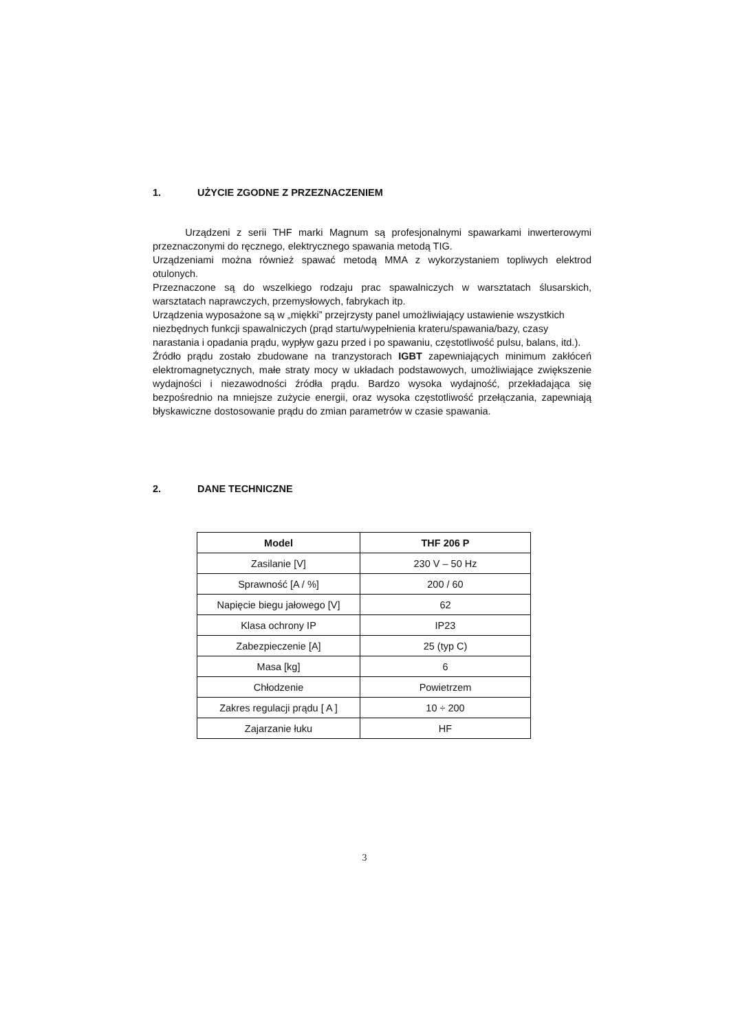1. UŻYCIE ZGODNE Z PRZEZNACZENIEM
Urządzeni z serii THF marki Magnum są profesjonalnymi spawarkami inwerterowymi przeznaczonymi do ręcznego, elektrycznego spawania metodą TIG.
Urządzeniami można również spawać metodą MMA z wykorzystaniem topliwych elektrod otulonych.
Przeznaczone są do wszelkiego rodzaju prac spawalniczych w warsztatach ślusarskich, warsztatach naprawczych, przemysłowych, fabrykach itp.
Urządzenia wyposażone są w „miękki” przejrzysty panel umożliwiający ustawienie wszystkich niezbędnych funkcji spawalniczych (prąd startu/wypełnienia krateru/spawania/bazy, czasy narastania i opadania prądu, wypływ gazu przed i po spawaniu, częstotliwość pulsu, balans, itd.).
Źródło prądu zostało zbudowane na tranzystorach IGBT zapewniających minimum zakłóceń elektromagnetycznych, małe straty mocy w układach podstawowych, umożliwiające zwiększenie wydajności i niezawodności źródła prądu. Bardzo wysoka wydajność, przekładająca się bezpośrednio na mniejsze zużycie energii, oraz wysoka częstotliwość przełączania, zapewniają błyskawiczne dostosowanie prądu do zmian parametrów w czasie spawania.
2. DANE TECHNICZNE
| Model | THF 206 P |
| --- | --- |
| Zasilanie [V] | 230 V – 50 Hz |
| Sprawność [A / %] | 200 / 60 |
| Napięcie biegu jałowego [V] | 62 |
| Klasa ochrony IP | IP23 |
| Zabezpieczenie [A] | 25 (typ C) |
| Masa [kg] | 6 |
| Chłodzenie | Powietrzem |
| Zakres regulacji prądu [ A ] | 10 ÷ 200 |
| Zajarzanie łuku | HF |
3